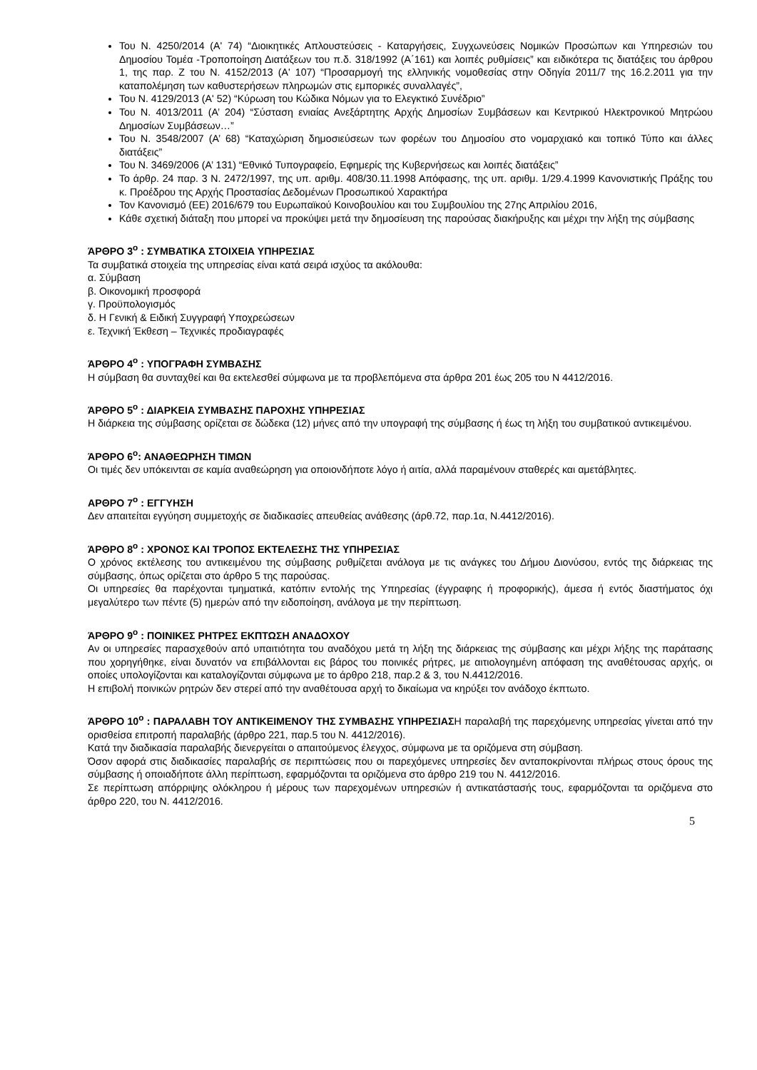Του Ν. 4250/2014 (Α' 74) “Διοικητικές Απλουστεύσεις - Καταργήσεις, Συγχωνεύσεις Νομικών Προσώπων και Υπηρεσιών του Δημοσίου Τομέα -Τροποποίηση Διατάξεων του π.δ. 318/1992 (Α΄161) και λοιπές ρυθμίσεις” και ειδικότερα τις διατάξεις του άρθρου 1, της παρ. Ζ του Ν. 4152/2013 (Α' 107) “Προσαρμογή της ελληνικής νομοθεσίας στην Οδηγία 2011/7 της 16.2.2011 για την καταπολέμηση των καθυστερήσεων πληρωμών στις εμπορικές συναλλαγές”,
Του Ν. 4129/2013 (Α' 52) “Κύρωση του Κώδικα Νόμων για το Ελεγκτικό Συνέδριο”
Του Ν. 4013/2011 (Α’ 204) “Σύσταση ενιαίας Ανεξάρτητης Αρχής Δημοσίων Συμβάσεων και Κεντρικού Ηλεκτρονικού Μητρώου Δημοσίων Συμβάσεων…”
Του Ν. 3548/2007 (Α’ 68) “Καταχώριση δημοσιεύσεων των φορέων του Δημοσίου στο νομαρχιακό και τοπικό Τύπο και άλλες διατάξεις”
Του Ν. 3469/2006 (Α’ 131) “Εθνικό Τυπογραφείο, Εφημερίς της Κυβερνήσεως και λοιπές διατάξεις”
Το άρθρ. 24 παρ. 3 Ν. 2472/1997, της υπ. αριθμ. 408/30.11.1998 Απόφασης, της υπ. αριθμ. 1/29.4.1999 Κανονιστικής Πράξης του κ. Προέδρου της Αρχής Προστασίας Δεδομένων Προσωπικού Χαρακτήρα
Τον Κανονισμό (ΕΕ) 2016/679 του Ευρωπαϊκού Κοινοβουλίου και του Συμβουλίου της 27ης Απριλίου 2016,
Κάθε σχετική διάταξη που μπορεί να προκύψει μετά την δημοσίευση της παρούσας διακήρυξης και μέχρι την λήξη της σύμβασης
ΆΡΘΡΟ 3<sup>ο</sup> : ΣΥΜΒΑΤΙΚΑ ΣΤΟΙΧΕΙΑ ΥΠΗΡΕΣΙΑΣ
Τα συμβατικά στοιχεία της υπηρεσίας είναι κατά σειρά ισχύος τα ακόλουθα:
α. Σύμβαση
β. Οικονομική προσφορά
γ. Προϋπολογισμός
δ. Η Γενική & Ειδική Συγγραφή Υποχρεώσεων
ε. Τεχνική Έκθεση – Τεχνικές προδιαγραφές
ΆΡΘΡΟ 4<sup>ο</sup> : ΥΠΟΓΡΑΦΗ ΣΥΜΒΑΣΗΣ
Η σύμβαση θα συνταχθεί και θα εκτελεσθεί σύμφωνα με τα προβλεπόμενα στα άρθρα 201 έως 205 του Ν 4412/2016.
ΆΡΘΡΟ 5<sup>ο</sup> : ΔΙΑΡΚΕΙΑ ΣΥΜΒΑΣΗΣ ΠΑΡΟΧΗΣ ΥΠΗΡΕΣΙΑΣ
Η διάρκεια της σύμβασης ορίζεται σε δώδεκα (12) μήνες από την υπογραφή της σύμβασης ή έως τη λήξη του συμβατικού αντικειμένου.
ΆΡΘΡΟ 6<sup>ο</sup>: ΑΝΑΘΕΩΡΗΣΗ ΤΙΜΩΝ
Οι τιμές δεν υπόκεινται σε καμία αναθεώρηση για οποιονδήποτε λόγο ή αιτία, αλλά παραμένουν σταθερές και αμετάβλητες.
ΑΡΘΡΟ 7<sup>ο</sup> : ΕΓΓΥΗΣΗ
Δεν απαιτείται εγγύηση συμμετοχής σε διαδικασίες απευθείας ανάθεσης (άρθ.72, παρ.1α, Ν.4412/2016).
ΆΡΘΡΟ 8<sup>ο</sup> : ΧΡΟΝΟΣ ΚΑΙ ΤΡΟΠΟΣ ΕΚΤΕΛΕΣΗΣ ΤΗΣ ΥΠΗΡΕΣΙΑΣ
Ο χρόνος εκτέλεσης του αντικειμένου της σύμβασης ρυθμίζεται ανάλογα με τις ανάγκες του Δήμου Διονύσου, εντός της διάρκειας της σύμβασης, όπως ορίζεται στο άρθρο 5 της παρούσας.
Οι υπηρεσίες θα παρέχονται τμηματικά, κατόπιν εντολής της Υπηρεσίας (έγγραφης ή προφορικής), άμεσα ή εντός διαστήματος όχι μεγαλύτερο των πέντε (5) ημερών από την ειδοποίηση, ανάλογα με την περίπτωση.
ΆΡΘΡΟ 9<sup>ο</sup> : ΠΟΙΝΙΚΕΣ ΡΗΤΡΕΣ ΕΚΠΤΩΣΗ ΑΝΑΔΟΧΟΥ
Αν οι υπηρεσίες παρασχεθούν από υπαιτιότητα του αναδόχου μετά τη λήξη της διάρκειας της σύμβασης και μέχρι λήξης της παράτασης που χορηγήθηκε, είναι δυνατόν να επιβάλλονται εις βάρος του ποινικές ρήτρες, με αιτιολογημένη απόφαση της αναθέτουσας αρχής, οι οποίες υπολογίζονται και καταλογίζονται σύμφωνα με το άρθρο 218, παρ.2 & 3, του Ν.4412/2016.
Η επιβολή ποινικών ρητρών δεν στερεί από την αναθέτουσα αρχή το δικαίωμα να κηρύξει τον ανάδοχο έκπτωτο.
ΆΡΘΡΟ 10<sup>ο</sup> : ΠΑΡΑΛΑΒΗ ΤΟΥ ΑΝΤΙΚΕΙΜΕΝΟΥ ΤΗΣ ΣΥΜΒΑΣΗΣ ΥΠΗΡΕΣΙΑΣΗ παραλαβή της παρεχόμενης υπηρεσίας γίνεται από την ορισθείσα επιτροπή παραλαβής (άρθρο 221, παρ.5 του Ν. 4412/2016).
Κατά την διαδικασία παραλαβής διενεργείται ο απαιτούμενος έλεγχος, σύμφωνα με τα οριζόμενα στη σύμβαση.
Όσον αφορά στις διαδικασίες παραλαβής σε περιπτώσεις που οι παρεχόμενες υπηρεσίες δεν ανταποκρίνονται πλήρως στους όρους της σύμβασης ή οποιαδήποτε άλλη περίπτωση, εφαρμόζονται τα οριζόμενα στο άρθρο 219 του Ν. 4412/2016.
Σε περίπτωση απόρριψης ολόκληρου ή μέρους των παρεχομένων υπηρεσιών ή αντικατάστασής τους, εφαρμόζονται τα οριζόμενα στο άρθρο 220, του Ν. 4412/2016.
5